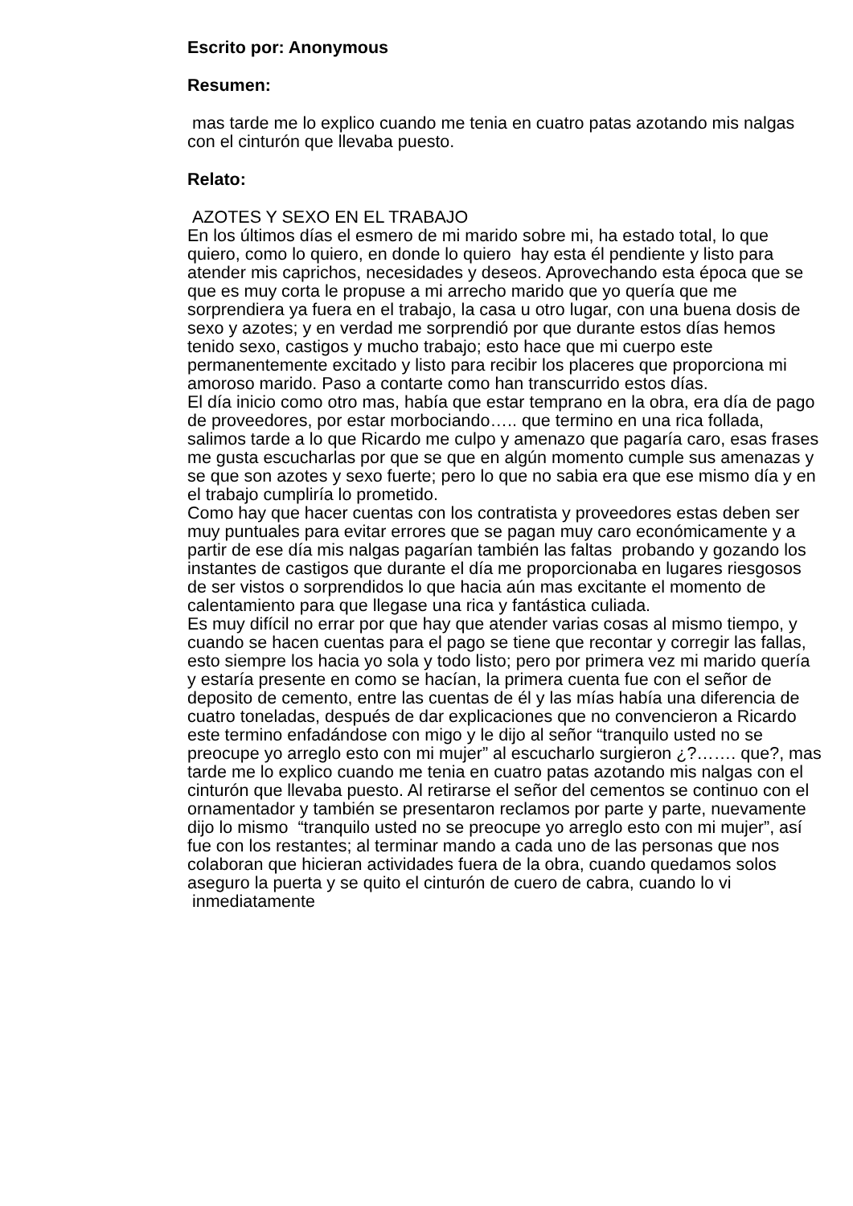Escrito por: Anonymous
Resumen:
mas tarde me lo explico cuando me tenia en cuatro patas azotando mis nalgas con el cinturón que llevaba puesto.
Relato:
AZOTES Y SEXO EN EL TRABAJO
En los últimos días el esmero de mi marido sobre mi, ha estado total, lo que quiero, como lo quiero, en donde lo quiero hay esta él pendiente y listo para atender mis caprichos, necesidades y deseos. Aprovechando esta época que se que es muy corta le propuse a mi arrecho marido que yo quería que me sorprendiera ya fuera en el trabajo, la casa u otro lugar, con una buena dosis de sexo y azotes; y en verdad me sorprendió por que durante estos días hemos tenido sexo, castigos y mucho trabajo; esto hace que mi cuerpo este permanentemente excitado y listo para recibir los placeres que proporciona mi amoroso marido. Paso a contarte como han transcurrido estos días.
El día inicio como otro mas, había que estar temprano en la obra, era día de pago de proveedores, por estar morbociando….. que termino en una rica follada, salimos tarde a lo que Ricardo me culpo y amenazo que pagaría caro, esas frases me gusta escucharlas por que se que en algún momento cumple sus amenazas y se que son azotes y sexo fuerte; pero lo que no sabia era que ese mismo día y en el trabajo cumpliría lo prometido.
Como hay que hacer cuentas con los contratista y proveedores estas deben ser muy puntuales para evitar errores que se pagan muy caro económicamente y a partir de ese día mis nalgas pagarían también las faltas probando y gozando los instantes de castigos que durante el día me proporcionaba en lugares riesgosos de ser vistos o sorprendidos lo que hacia aún mas excitante el momento de calentamiento para que llegase una rica y fantástica culiada.
Es muy difícil no errar por que hay que atender varias cosas al mismo tiempo, y cuando se hacen cuentas para el pago se tiene que recontar y corregir las fallas, esto siempre los hacia yo sola y todo listo; pero por primera vez mi marido quería y estaría presente en como se hacían, la primera cuenta fue con el señor de deposito de cemento, entre las cuentas de él y las mías había una diferencia de cuatro toneladas, después de dar explicaciones que no convencieron a Ricardo este termino enfadándose con migo y le dijo al señor “tranquilo usted no se preocupe yo arreglo esto con mi mujer” al escucharlo surgieron ¿?……. que?, mas tarde me lo explico cuando me tenia en cuatro patas azotando mis nalgas con el cinturón que llevaba puesto. Al retirarse el señor del cementos se continuo con el ornamentador y también se presentaron reclamos por parte y parte, nuevamente dijo lo mismo “tranquilo usted no se preocupe yo arreglo esto con mi mujer”, así fue con los restantes; al terminar mando a cada uno de las personas que nos colaboran que hicieran actividades fuera de la obra, cuando quedamos solos aseguro la puerta y se quito el cinturón de cuero de cabra, cuando lo vi inmediatamente